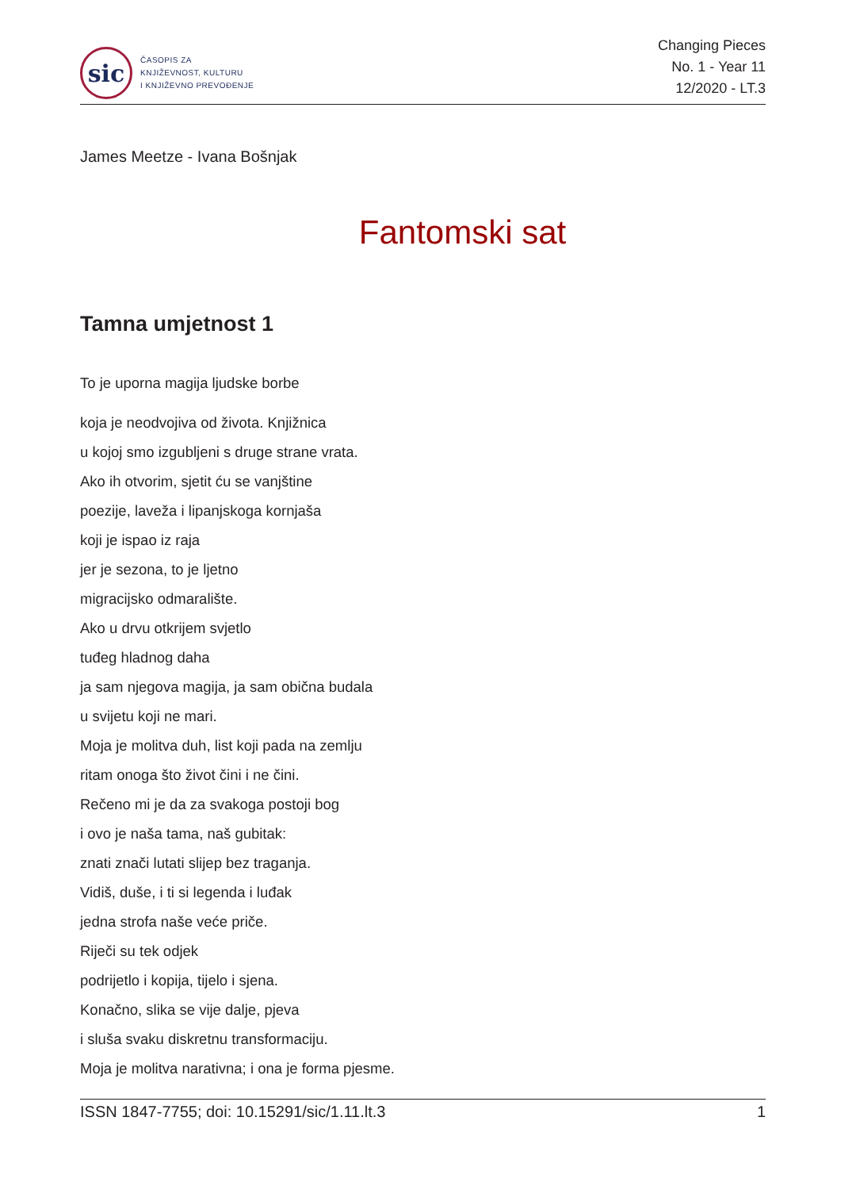sic
ČASOPIS ZA
KNJIŽEVNOST, KULTURU
I KNJIŽEVNO PREVOĐENJE
Changing Pieces
No. 1 - Year 11
12/2020 - LT.3
James Meetze - Ivana Bošnjak
Fantomski sat
Tamna umjetnost 1
To je uporna magija ljudske borbe
koja je neodvojiva od života. Knjižnica
u kojoj smo izgubljeni s druge strane vrata.
Ako ih otvorim, sjetit ću se vanjštine
poezije, laveža i lipanjskoga kornjaša
koji je ispao iz raja
jer je sezona, to je ljetno
migracijsko odmaralište.
Ako u drvu otkrijem svjetlo
tuđeg hladnog daha
ja sam njegova magija, ja sam obična budala
u svijetu koji ne mari.
Moja je molitva duh, list koji pada na zemlju
ritam onoga što život čini i ne čini.
Rečeno mi je da za svakoga postoji bog
i ovo je naša tama, naš gubitak:
znati znači lutati slijep bez traganja.
Vidiš, duše, i ti si legenda i luđak
jedna strofa naše veće priče.
Riječi su tek odjek
podrijetlo i kopija, tijelo i sjena.
Konačno, slika se vije dalje, pjeva
i sluša svaku diskretnu transformaciju.
Moja je molitva narativna; i ona je forma pjesme.
ISSN 1847-7755; doi: 10.15291/sic/1.11.lt.3 1